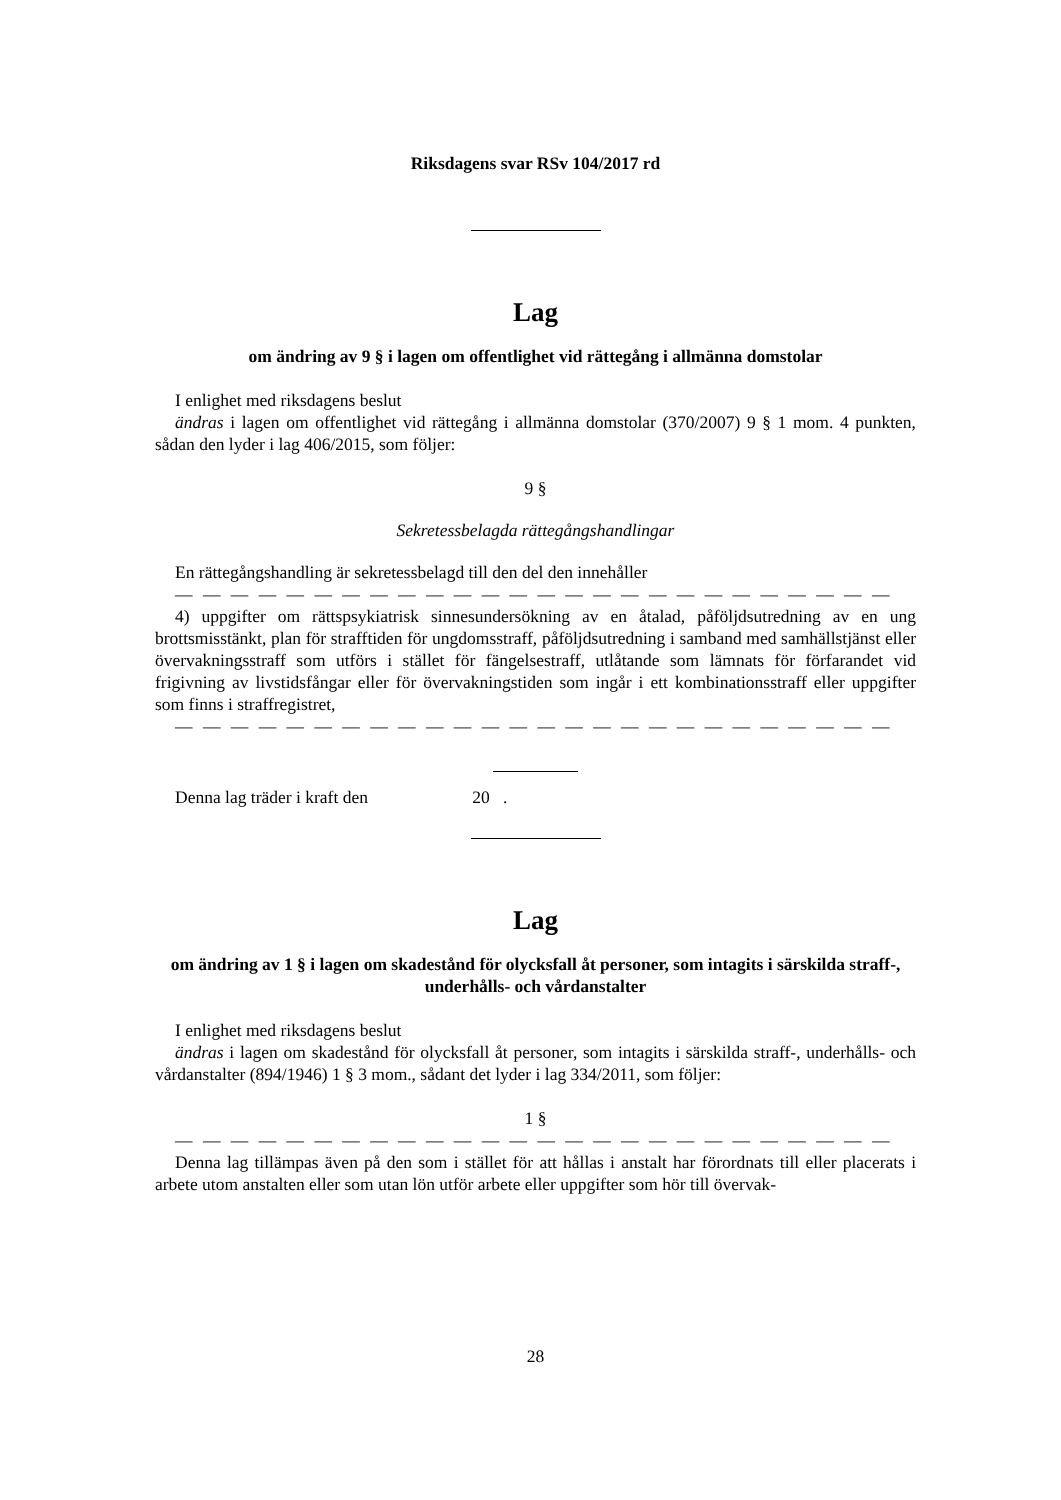Riksdagens svar RSv 104/2017 rd
Lag
om ändring av 9 § i lagen om offentlighet vid rättegång i allmänna domstolar
I enlighet med riksdagens beslut
ändras i lagen om offentlighet vid rättegång i allmänna domstolar (370/2007) 9 § 1 mom. 4 punkten, sådan den lyder i lag 406/2015, som följer:
9 §
Sekretessbelagda rättegångshandlingar
En rättegångshandling är sekretessbelagd till den del den innehåller
— — — — — — — — — — — — — — — — — — — — — — — — — —
4) uppgifter om rättspsykiatrisk sinnesundersökning av en åtalad, påföljdsutredning av en ung brottsmisstänkt, plan för strafftiden för ungdomsstraff, påföljdsutredning i samband med samhällstjänst eller övervakningsstraff som utförs i stället för fängelsestraff, utlåtande som lämnats för förfarandet vid frigivning av livstidsfångar eller för övervakningstiden som ingår i ett kombinationsstraff eller uppgifter som finns i straffregistret,
— — — — — — — — — — — — — — — — — — — — — — — — — —
Denna lag träder i kraft den 20 .
Lag
om ändring av 1 § i lagen om skadestånd för olycksfall åt personer, som intagits i särskilda straff-, underhålls- och vårdanstalter
I enlighet med riksdagens beslut
ändras i lagen om skadestånd för olycksfall åt personer, som intagits i särskilda straff-, underhålls- och vårdanstalter (894/1946) 1 § 3 mom., sådant det lyder i lag 334/2011, som följer:
1 §
— — — — — — — — — — — — — — — — — — — — — — — — — —
Denna lag tillämpas även på den som i stället för att hållas i anstalt har förordnats till eller placerats i arbete utom anstalten eller som utan lön utför arbete eller uppgifter som hör till övervak-
28